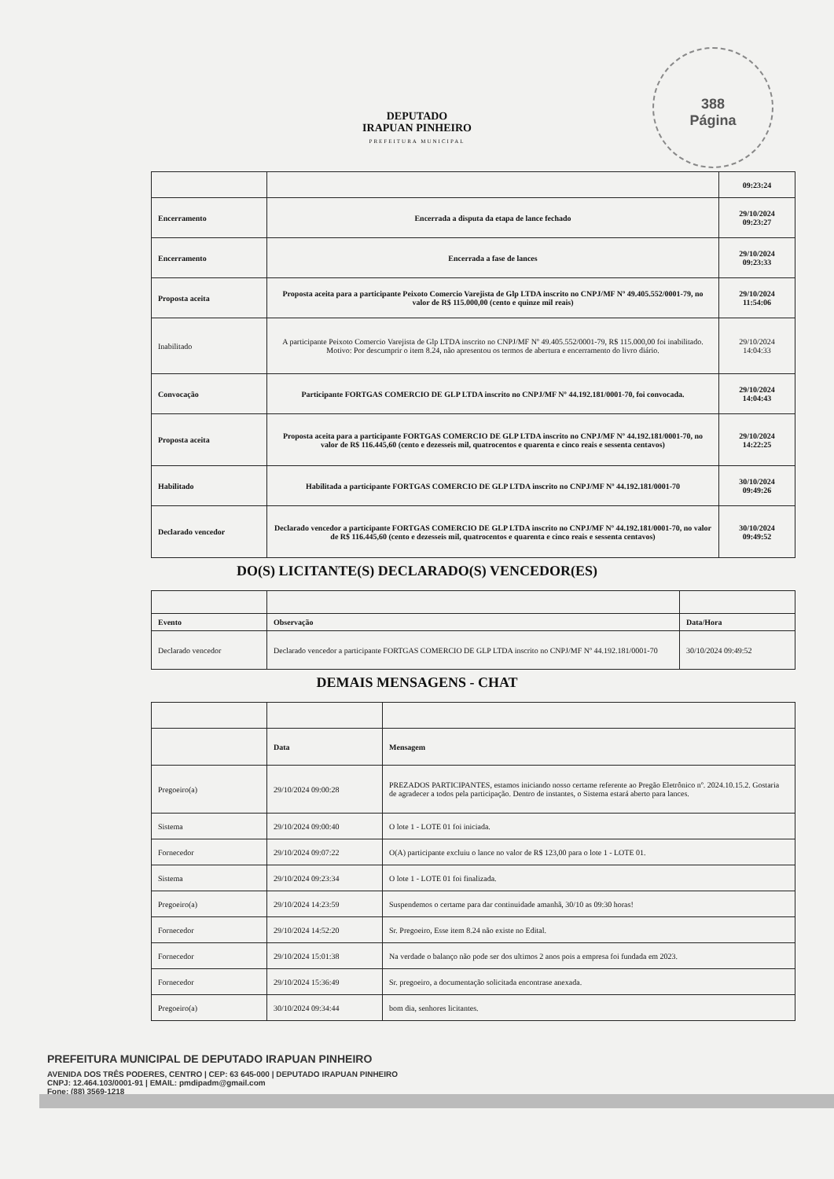388
Página
DEPUTADO
IRAPUAN PINHEIRO
PREFEITURA MUNICIPAL
| | | 09:23:24 |
| Encerramento | Encerrada a disputa da etapa de lance fechado | 29/10/2024 09:23:27 |
| Encerramento | Encerrada a fase de lances | 29/10/2024 09:23:33 |
| Proposta aceita | Proposta aceita para a participante Peixoto Comercio Varejista de Glp LTDA inscrito no CNPJ/MF Nº 49.405.552/0001-79, no valor de R$ 115.000,00 (cento e quinze mil reais) | 29/10/2024 11:54:06 |
| Inabilitado | A participante Peixoto Comercio Varejista de Glp LTDA inscrito no CNPJ/MF Nº 49.405.552/0001-79, R$ 115.000,00 foi inabilitado. Motivo: Por descumprir o item 8.24, não apresentou os termos de abertura e encerramento do livro diário. | 29/10/2024 14:04:33 |
| Convocação | Participante FORTGAS COMERCIO DE GLP LTDA inscrito no CNPJ/MF Nº 44.192.181/0001-70, foi convocada. | 29/10/2024 14:04:43 |
| Proposta aceita | Proposta aceita para a participante FORTGAS COMERCIO DE GLP LTDA inscrito no CNPJ/MF Nº 44.192.181/0001-70, no valor de R$ 116.445,60 (cento e dezesseis mil, quatrocentos e quarenta e cinco reais e sessenta centavos) | 29/10/2024 14:22:25 |
| Habilitado | Habilitada a participante FORTGAS COMERCIO DE GLP LTDA inscrito no CNPJ/MF Nº 44.192.181/0001-70 | 30/10/2024 09:49:26 |
| Declarado vencedor | Declarado vencedor a participante FORTGAS COMERCIO DE GLP LTDA inscrito no CNPJ/MF Nº 44.192.181/0001-70, no valor de R$ 116.445,60 (cento e dezesseis mil, quatrocentos e quarenta e cinco reais e sessenta centavos) | 30/10/2024 09:49:52 |
DO(S) LICITANTE(S) DECLARADO(S) VENCEDOR(ES)
| Evento | Observação | Data/Hora |
| Declarado vencedor | Declarado vencedor a participante FORTGAS COMERCIO DE GLP LTDA inscrito no CNPJ/MF Nº 44.192.181/0001-70 | 30/10/2024 09:49:52 |
DEMAIS MENSAGENS - CHAT
| | Data | Mensagem |
| Pregoeiro(a) | 29/10/2024 09:00:28 | PREZADOS PARTICIPANTES, estamos iniciando nosso certame referente ao Pregão Eletrônico nº. 2024.10.15.2. Gostaria de agradecer a todos pela participação. Dentro de instantes, o Sistema estará aberto para lances. |
| Sistema | 29/10/2024 09:00:40 | O lote 1 - LOTE 01 foi iniciada. |
| Fornecedor | 29/10/2024 09:07:22 | O(A) participante excluiu o lance no valor de R$ 123,00 para o lote 1 - LOTE 01. |
| Sistema | 29/10/2024 09:23:34 | O lote 1 - LOTE 01 foi finalizada. |
| Pregoeiro(a) | 29/10/2024 14:23:59 | Suspendemos o certame para dar continuidade amanhã, 30/10 as 09:30 horas! |
| Fornecedor | 29/10/2024 14:52:20 | Sr. Pregoeiro, Esse item 8.24 não existe no Edital. |
| Fornecedor | 29/10/2024 15:01:38 | Na verdade o balanço não pode ser dos ultimos 2 anos pois a empresa foi fundada em 2023. |
| Fornecedor | 29/10/2024 15:36:49 | Sr. pregoeiro, a documentação solicitada encontrase anexada. |
| Pregoeiro(a) | 30/10/2024 09:34:44 | bom dia, senhores licitantes. |
PREFEITURA MUNICIPAL DE DEPUTADO IRAPUAN PINHEIRO
AVENIDA DOS TRÊS PODERES, CENTRO | CEP: 63 645-000 | DEPUTADO IRAPUAN PINHEIRO
CNPJ: 12.464.103/0001-91 | EMAIL: pmdipadm@gmail.com
Fone: (88) 3569-1218